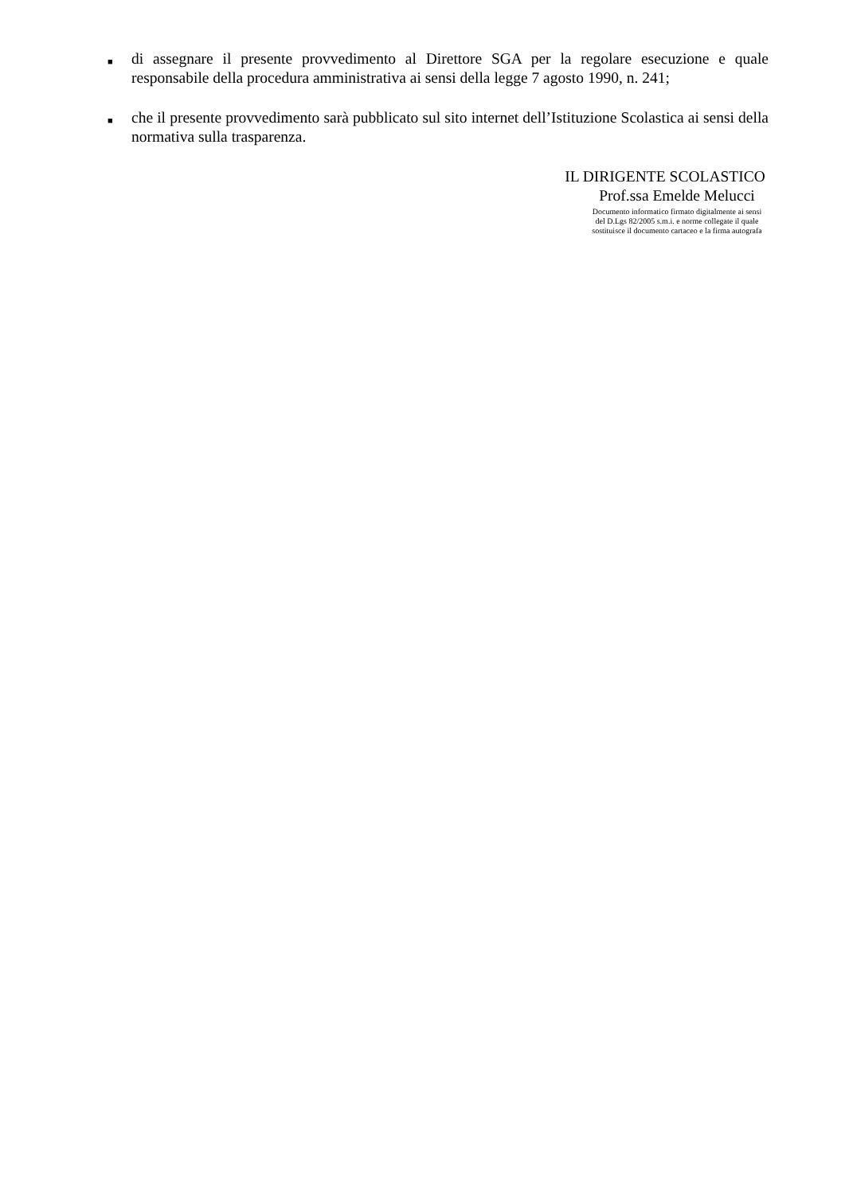■ di assegnare il presente provvedimento al Direttore SGA per la regolare esecuzione e quale responsabile della procedura amministrativa ai sensi della legge 7 agosto 1990, n. 241;
■ che il presente provvedimento sarà pubblicato sul sito internet dell’Istituzione Scolastica ai sensi della normativa sulla trasparenza.
IL DIRIGENTE SCOLASTICO
Prof.ssa Emelde Melucci
Documento informatico firmato digitalmente ai sensi
del D.Lgs 82/2005 s.m.i. e norme collegate il quale
sostituisce il documento cartaceo e la firma autografa